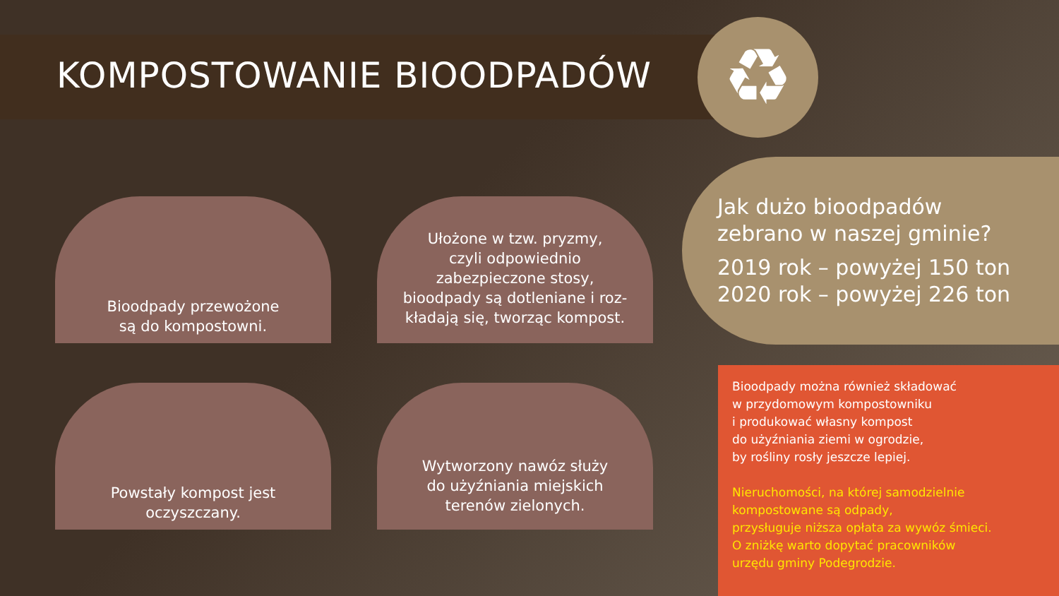KOMPOSTOWANIE BIOODPADÓW ♻
Bioodpady przewożone
są do kompostowni.
Ułożone w tzw. pryzmy,
czyli odpowiednio
zabezpieczone stosy,
bioodpady są dotleniane i roz-
kładają się, tworząc kompost.
Powstały kompost jest
oczyszczany.
Wytworzony nawóz służy
do użyźniania miejskich
terenów zielonych.
Jak dużo bioodpadów
zebrano w naszej gminie?
2019 rok – powyżej 150 ton
2020 rok – powyżej 226 ton
Bioodpady można również składować
w przydomowym kompostowniku
i produkować własny kompost
do użyźniania ziemi w ogrodzie,
by rośliny rosły jeszcze lepiej.
Nieruchomości, na której samodzielnie
kompostowane są odpady,
przysługuje niższa opłata za wywóz śmieci.
O zniżkę warto dopytać pracowników
urzędu gminy Podegrodzie.